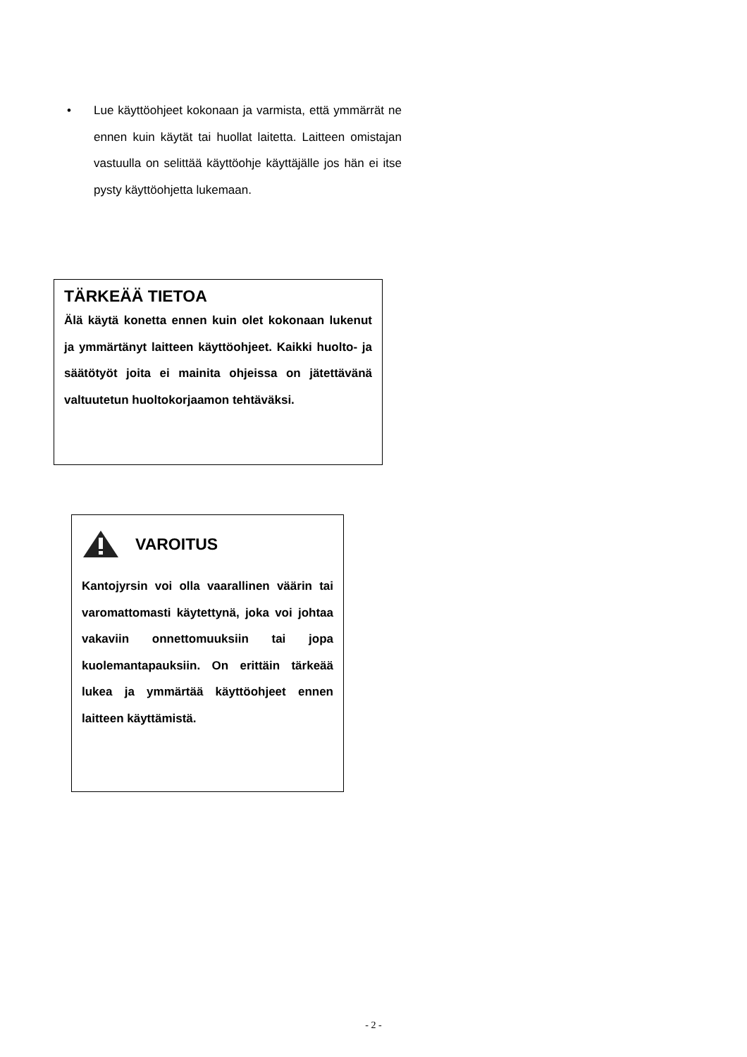• Lue käyttöohjeet kokonaan ja varmista, että ymmärrät ne ennen kuin käytät tai huollat laitetta. Laitteen omistajan vastuulla on selittää käyttöohje käyttäjälle jos hän ei itse pysty käyttöohjetta lukemaan.
TÄRKEÄÄ TIETOA
Älä käytä konetta ennen kuin olet kokonaan lukenut ja ymmärtänyt laitteen käyttöohjeet. Kaikki huolto- ja säätötyöt joita ei mainita ohjeissa on jätettävänä valtuutetun huoltokorjaamon tehtäväksi.
VAROITUS
Kantojyrsin voi olla vaarallinen väärin tai varomattomasti käytettynä, joka voi johtaa vakaviin onnettomuuksiin tai jopa kuolemantapauksiin. On erittäin tärkeää lukea ja ymmärtää käyttöohjeet ennen laitteen käyttämistä.
- 2 -